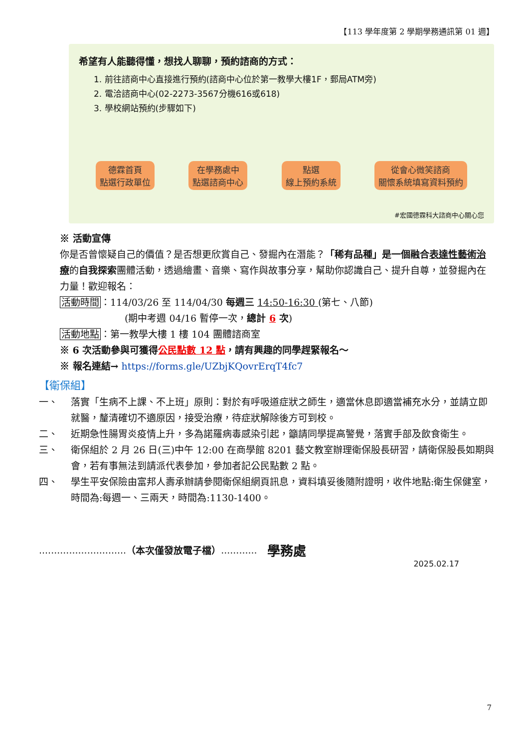【113 學年度第 2 學期學務通訊第 01 週】
希望有人能聽得懂，想找人聊聊，預約諮商的方式：
1. 前往諮商中心直接進行預約(諮商中心位於第一教學大樓1F，郵局ATM旁)
2. 電洽諮商中心(02-2273-3567分機616或618)
3. 學校網站預約(步驟如下)
德霖首頁
點選行政單位
在學務處中
點選諮商中心
點選
線上預約系統
從會心微笑諮商
關懷系統填寫資料預約
#宏國德霖科大諮商中心關心您
※ 活動宣傳
你是否曾懷疑自己的價值？是否想更欣賞自己、發掘內在潛能？「稀有品種」是一個融合表達性藝術治療的自我探索團體活動，透過繪畫、音樂、寫作與故事分享，幫助你認識自己、提升自尊，並發掘內在力量！歡迎報名：
活動時間：114/03/26 至 114/04/30 每週三 14:50-16:30 (第七、八節)
(期中考週 04/16 暫停一次，總計 6 次)
活動地點：第一教學大樓 1 樓 104 團體諮商室
※ 6 次活動參與可獲得公民點數 12 點，請有興趣的同學趕緊報名～
※ 報名連結→ https://forms.gle/UZbjKQovrErqT4fc7
【衛保組】
一、 落實「生病不上課、不上班」原則：對於有呼吸道症狀之師生，適當休息即適當補充水分，並請立即就醫，釐清確切不適原因，接受治療，待症狀解除後方可到校。
二、 近期急性腸胃炎疫情上升，多為諾羅病毒感染引起，籲請同學提高警覺，落實手部及飲食衛生。
三、 衛保組於 2 月 26 日(三)中午 12:00 在商學館 8201 藝文教室辦理衛保股長研習，請衛保股長如期與會，若有事無法到請派代表參加，參加者記公民點數 2 點。
四、 學生平安保險由富邦人壽承辦請參閱衛保組網頁訊息，資料填妥後隨附證明，收件地點:衛生保健室，時間為:每週一、三兩天，時間為:1130-1400。
............................. （本次僅發放電子檔）............ 學務處
2025.02.17
7